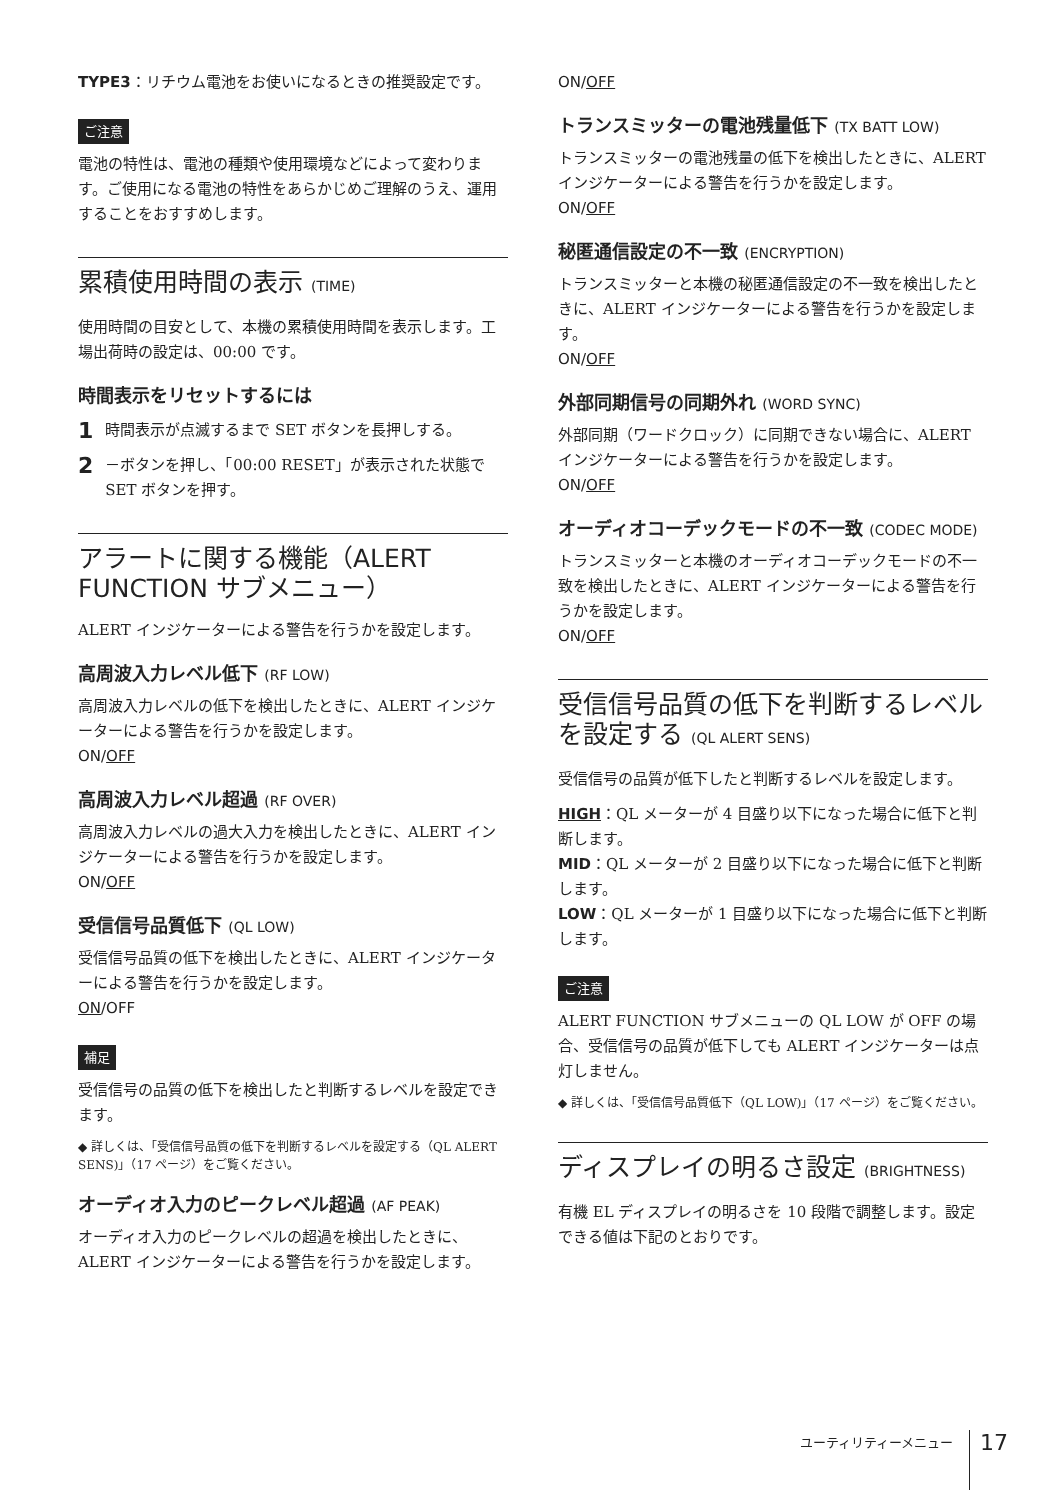TYPE3：リチウム電池をお使いになるときの推奨設定です。
ご注意
電池の特性は、電池の種類や使用環境などによって変わります。ご使用になる電池の特性をあらかじめご理解のうえ、運用することをおすすめします。
累積使用時間の表示 (TIME)
使用時間の目安として、本機の累積使用時間を表示します。工場出荷時の設定は、00:00 です。
時間表示をリセットするには
1 時間表示が点滅するまで SET ボタンを長押しする。
2 －ボタンを押し、「00:00 RESET」が表示された状態で SET ボタンを押す。
アラートに関する機能（ALERT FUNCTION サブメニュー）
ALERT インジケーターによる警告を行うかを設定します。
高周波入力レベル低下 (RF LOW)
高周波入力レベルの低下を検出したときに、ALERT インジケーターによる警告を行うかを設定します。
ON/OFF
高周波入力レベル超過 (RF OVER)
高周波入力レベルの過大入力を検出したときに、ALERT インジケーターによる警告を行うかを設定します。
ON/OFF
受信信号品質低下 (QL LOW)
受信信号品質の低下を検出したときに、ALERT インジケーターによる警告を行うかを設定します。
ON/OFF
補足
受信信号の品質の低下を検出したと判断するレベルを設定できます。
◆ 詳しくは、「受信信号品質の低下を判断するレベルを設定する（QL ALERT SENS)」（17 ページ）をご覧ください。
オーディオ入力のピークレベル超過 (AF PEAK)
オーディオ入力のピークレベルの超過を検出したときに、ALERT インジケーターによる警告を行うかを設定します。
ON/OFF
トランスミッターの電池残量低下 (TX BATT LOW)
トランスミッターの電池残量の低下を検出したときに、ALERT インジケーターによる警告を行うかを設定します。
ON/OFF
秘匿通信設定の不一致 (ENCRYPTION)
トランスミッターと本機の秘匿通信設定の不一致を検出したときに、ALERT インジケーターによる警告を行うかを設定します。
ON/OFF
外部同期信号の同期外れ (WORD SYNC)
外部同期（ワードクロック）に同期できない場合に、ALERT インジケーターによる警告を行うかを設定します。
ON/OFF
オーディオコーデックモードの不一致 (CODEC MODE)
トランスミッターと本機のオーディオコーデックモードの不一致を検出したときに、ALERT インジケーターによる警告を行うかを設定します。
ON/OFF
受信信号品質の低下を判断するレベルを設定する (QL ALERT SENS)
受信信号の品質が低下したと判断するレベルを設定します。
HIGH：QL メーターが 4 目盛り以下になった場合に低下と判断します。
MID：QL メーターが 2 目盛り以下になった場合に低下と判断します。
LOW：QL メーターが 1 目盛り以下になった場合に低下と判断します。
ご注意
ALERT FUNCTION サブメニューの QL LOW が OFF の場合、受信信号の品質が低下しても ALERT インジケーターは点灯しません。
◆ 詳しくは、「受信信号品質低下（QL LOW)」（17 ページ）をご覧ください。
ディスプレイの明るさ設定 (BRIGHTNESS)
有機 EL ディスプレイの明るさを 10 段階で調整します。設定できる値は下記のとおりです。
ユーティリティーメニュー 17